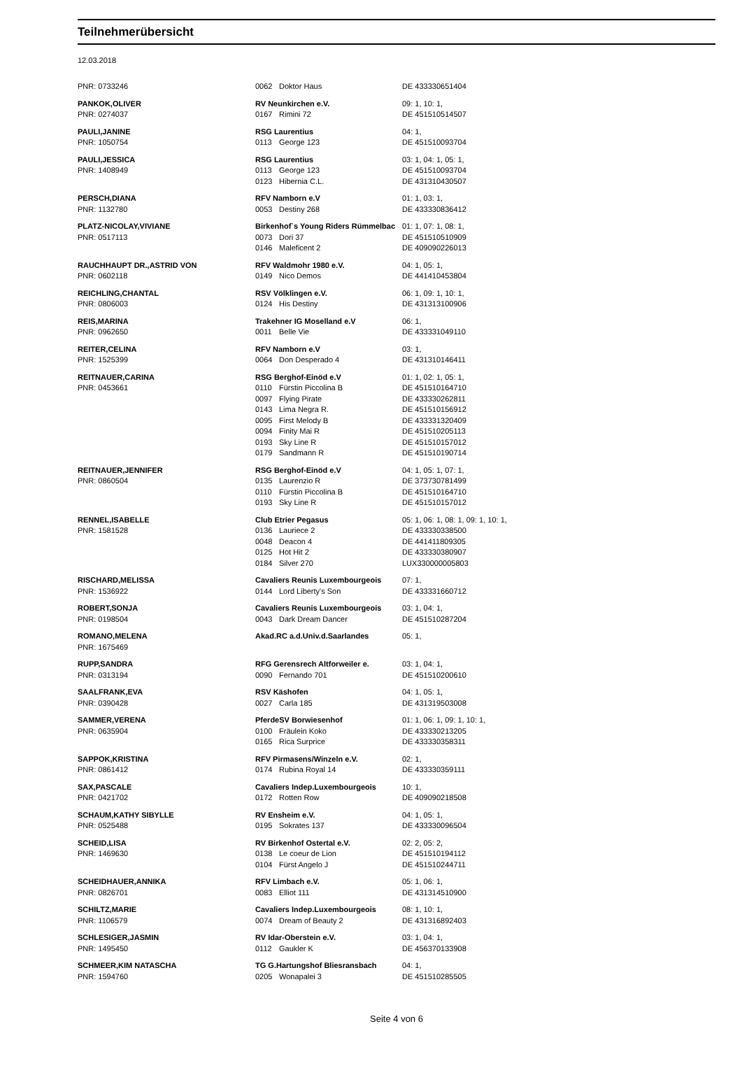Teilnehmerübersicht
12.03.2018
| PNR: 0733246 | 0062 | Doktor Haus | DE 433330651404 |
| PANKOK,OLIVER | RV Neunkirchen e.V. | | 09: 1, 10: 1, |
| PNR: 0274037 | 0167 | Rimini 72 | DE 451510514507 |
| PAULI,JANINE | RSG Laurentius | | 04: 1, |
| PNR: 1050754 | 0113 | George 123 | DE 451510093704 |
| PAULI,JESSICA | RSG Laurentius | | 03: 1, 04: 1, 05: 1, |
| PNR: 1408949 | 0113 | George 123 | DE 451510093704 |
| | 0123 | Hibernia C.L. | DE 431310430507 |
| PERSCH,DIANA | RFV Namborn e.V | | 01: 1, 03: 1, |
| PNR: 1132780 | 0053 | Destiny 268 | DE 433330836412 |
| PLATZ-NICOLAY,VIVIANE | Birkenhof`s Young Riders Rümmelbac | | 01: 1, 07: 1, 08: 1, |
| PNR: 0517113 | 0073 | Dori 37 | DE 451510510909 |
| | 0146 | Maleficent 2 | DE 409090226013 |
| RAUCHHAUPT DR.,ASTRID VON | RFV Waldmohr 1980 e.V. | | 04: 1, 05: 1, |
| PNR: 0602118 | 0149 | Nico Demos | DE 441410453804 |
| REICHLING,CHANTAL | RSV Völklingen e.V. | | 06: 1, 09: 1, 10: 1, |
| PNR: 0806003 | 0124 | His Destiny | DE 431313100906 |
| REIS,MARINA | Trakehner IG Moselland e.V | | 06: 1, |
| PNR: 0962650 | 0011 | Belle Vie | DE 433331049110 |
| REITER,CELINA | RFV Namborn e.V | | 03: 1, |
| PNR: 1525399 | 0064 | Don Desperado 4 | DE 431310146411 |
| REITNAUER,CARINA | RSG Berghof-Einöd e.V | | 01: 1, 02: 1, 05: 1, |
| PNR: 0453661 | 0110 | Fürstin Piccolina B | DE 451510164710 |
| | 0097 | Flying Pirate | DE 433330262811 |
| | 0143 | Lima Negra R. | DE 451510156912 |
| | 0095 | First Melody B | DE 433331320409 |
| | 0094 | Finity Mai R | DE 451510205113 |
| | 0193 | Sky Line R | DE 451510157012 |
| | 0179 | Sandmann R | DE 451510190714 |
| REITNAUER,JENNIFER | RSG Berghof-Einöd e.V | | 04: 1, 05: 1, 07: 1, |
| PNR: 0860504 | 0135 | Laurenzio R | DE 373730781499 |
| | 0110 | Fürstin Piccolina B | DE 451510164710 |
| | 0193 | Sky Line R | DE 451510157012 |
| RENNEL,ISABELLE | Club Etrier Pegasus | | 05: 1, 06: 1, 08: 1, 09: 1, 10: 1, |
| PNR: 1581528 | 0136 | Lauriece 2 | DE 433330338500 |
| | 0048 | Deacon 4 | DE 441411809305 |
| | 0125 | Hot Hit 2 | DE 433330380907 |
| | 0184 | Silver 270 | LUX330000005803 |
| RISCHARD,MELISSA | Cavaliers Reunis Luxembourgeois | | 07: 1, |
| PNR: 1536922 | 0144 | Lord Liberty's Son | DE 433331660712 |
| ROBERT,SONJA | Cavaliers Reunis Luxembourgeois | | 03: 1, 04: 1, |
| PNR: 0198504 | 0043 | Dark Dream Dancer | DE 451510287204 |
| ROMANO,MELENA | Akad.RC a.d.Univ.d.Saarlandes | | 05: 1, |
| PNR: 1675469 | | | |
| RUPP,SANDRA | RFG Gerensrech Altforweiler e. | | 03: 1, 04: 1, |
| PNR: 0313194 | 0090 | Fernando 701 | DE 451510200610 |
| SAALFRANK,EVA | RSV Käshofen | | 04: 1, 05: 1, |
| PNR: 0390428 | 0027 | Carla 185 | DE 431319503008 |
| SAMMER,VERENA | PferdeSV Borwiesenhof | | 01: 1, 06: 1, 09: 1, 10: 1, |
| PNR: 0635904 | 0100 | Fräulein Koko | DE 433330213205 |
| | 0165 | Rica Surprice | DE 433330358311 |
| SAPPOK,KRISTINA | RFV Pirmasens/Winzeln e.V. | | 02: 1, |
| PNR: 0861412 | 0174 | Rubina Royal 14 | DE 433330359111 |
| SAX,PASCALE | Cavaliers Indep.Luxembourgeois | | 10: 1, |
| PNR: 0421702 | 0172 | Rotten Row | DE 409090218508 |
| SCHAUM,KATHY SIBYLLE | RV Ensheim e.V. | | 04: 1, 05: 1, |
| PNR: 0525488 | 0195 | Sokrates 137 | DE 433330096504 |
| SCHEID,LISA | RV Birkenhof Ostertal e.V. | | 02: 2, 05: 2, |
| PNR: 1469630 | 0138 | Le coeur de Lion | DE 451510194112 |
| | 0104 | Fürst Angelo J | DE 451510244711 |
| SCHEIDHAUER,ANNIKA | RFV Limbach e.V. | | 05: 1, 06: 1, |
| PNR: 0826701 | 0083 | Elliot 111 | DE 431314510900 |
| SCHILTZ,MARIE | Cavaliers Indep.Luxembourgeois | | 08: 1, 10: 1, |
| PNR: 1106579 | 0074 | Dream of Beauty 2 | DE 431316892403 |
| SCHLESIGER,JASMIN | RV Idar-Oberstein e.V. | | 03: 1, 04: 1, |
| PNR: 1495450 | 0112 | Gaukler K | DE 456370133908 |
| SCHMEER,KIM NATASCHA | TG G.Hartungshof Bliesransbach | | 04: 1, |
| PNR: 1594760 | 0205 | Wonapalei 3 | DE 451510285505 |
Seite 4 von 6